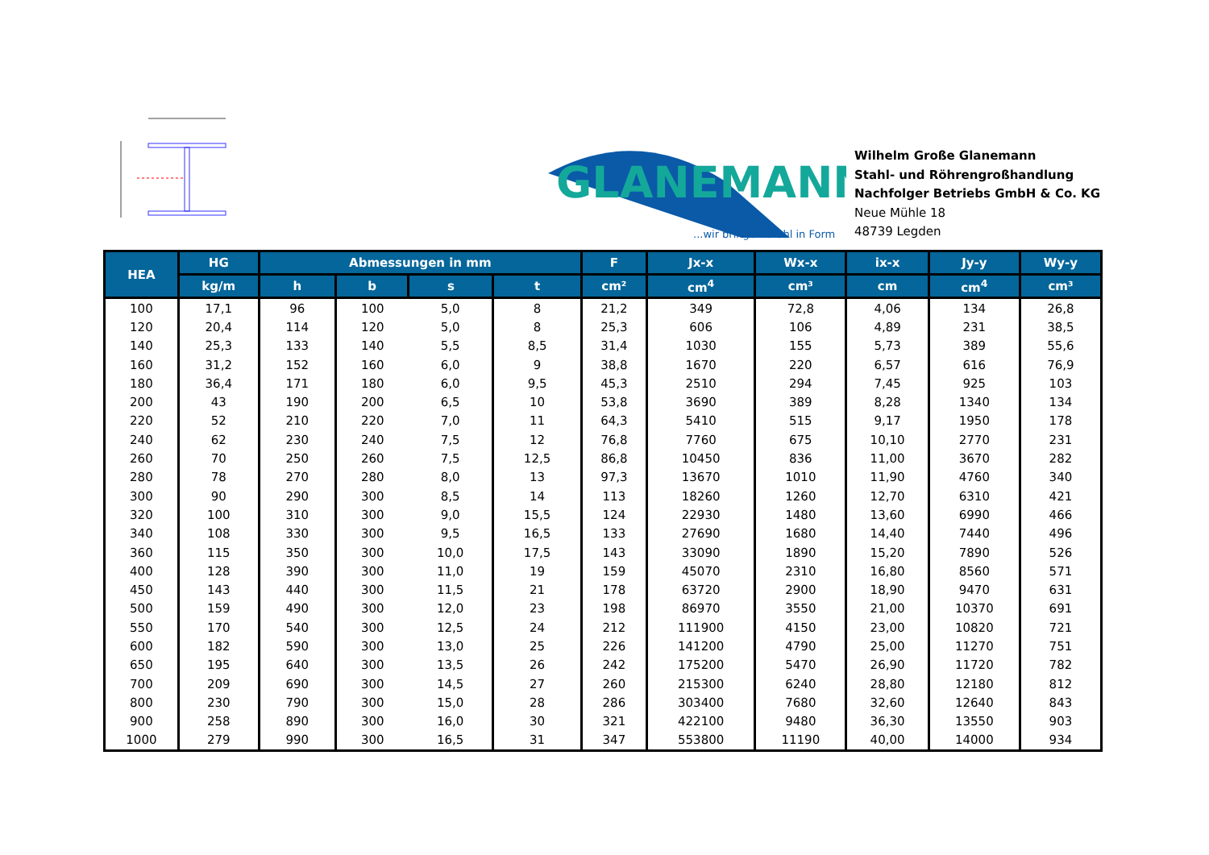GLANEMANN
...wir bringen Stahl in Form
Wilhelm Große Glanemann
Stahl- und Röhrengroßhandlung
Nachfolger Betriebs GmbH & Co. KG
Neue Mühle 18
48739 Legden
| HEA | HG | Abmessungen in mm | | | | F | Jx-x | Wx-x | ix-x | Jy-y | Wy-y |
| --- | --- | --- | --- | --- | --- | --- | --- | --- | --- | --- | --- |
| | kg/m | h | b | s | t | cm² | cm<sup>4</sup> | cm³ | cm | cm<sup>4</sup> | cm³ |
| 100 | 17,1 | 96 | 100 | 5,0 | 8 | 21,2 | 349 | 72,8 | 4,06 | 134 | 26,8 |
| 120 | 20,4 | 114 | 120 | 5,0 | 8 | 25,3 | 606 | 106 | 4,89 | 231 | 38,5 |
| 140 | 25,3 | 133 | 140 | 5,5 | 8,5 | 31,4 | 1030 | 155 | 5,73 | 389 | 55,6 |
| 160 | 31,2 | 152 | 160 | 6,0 | 9 | 38,8 | 1670 | 220 | 6,57 | 616 | 76,9 |
| 180 | 36,4 | 171 | 180 | 6,0 | 9,5 | 45,3 | 2510 | 294 | 7,45 | 925 | 103 |
| 200 | 43 | 190 | 200 | 6,5 | 10 | 53,8 | 3690 | 389 | 8,28 | 1340 | 134 |
| 220 | 52 | 210 | 220 | 7,0 | 11 | 64,3 | 5410 | 515 | 9,17 | 1950 | 178 |
| 240 | 62 | 230 | 240 | 7,5 | 12 | 76,8 | 7760 | 675 | 10,10 | 2770 | 231 |
| 260 | 70 | 250 | 260 | 7,5 | 12,5 | 86,8 | 10450 | 836 | 11,00 | 3670 | 282 |
| 280 | 78 | 270 | 280 | 8,0 | 13 | 97,3 | 13670 | 1010 | 11,90 | 4760 | 340 |
| 300 | 90 | 290 | 300 | 8,5 | 14 | 113 | 18260 | 1260 | 12,70 | 6310 | 421 |
| 320 | 100 | 310 | 300 | 9,0 | 15,5 | 124 | 22930 | 1480 | 13,60 | 6990 | 466 |
| 340 | 108 | 330 | 300 | 9,5 | 16,5 | 133 | 27690 | 1680 | 14,40 | 7440 | 496 |
| 360 | 115 | 350 | 300 | 10,0 | 17,5 | 143 | 33090 | 1890 | 15,20 | 7890 | 526 |
| 400 | 128 | 390 | 300 | 11,0 | 19 | 159 | 45070 | 2310 | 16,80 | 8560 | 571 |
| 450 | 143 | 440 | 300 | 11,5 | 21 | 178 | 63720 | 2900 | 18,90 | 9470 | 631 |
| 500 | 159 | 490 | 300 | 12,0 | 23 | 198 | 86970 | 3550 | 21,00 | 10370 | 691 |
| 550 | 170 | 540 | 300 | 12,5 | 24 | 212 | 111900 | 4150 | 23,00 | 10820 | 721 |
| 600 | 182 | 590 | 300 | 13,0 | 25 | 226 | 141200 | 4790 | 25,00 | 11270 | 751 |
| 650 | 195 | 640 | 300 | 13,5 | 26 | 242 | 175200 | 5470 | 26,90 | 11720 | 782 |
| 700 | 209 | 690 | 300 | 14,5 | 27 | 260 | 215300 | 6240 | 28,80 | 12180 | 812 |
| 800 | 230 | 790 | 300 | 15,0 | 28 | 286 | 303400 | 7680 | 32,60 | 12640 | 843 |
| 900 | 258 | 890 | 300 | 16,0 | 30 | 321 | 422100 | 9480 | 36,30 | 13550 | 903 |
| 1000 | 279 | 990 | 300 | 16,5 | 31 | 347 | 553800 | 11190 | 40,00 | 14000 | 934 |